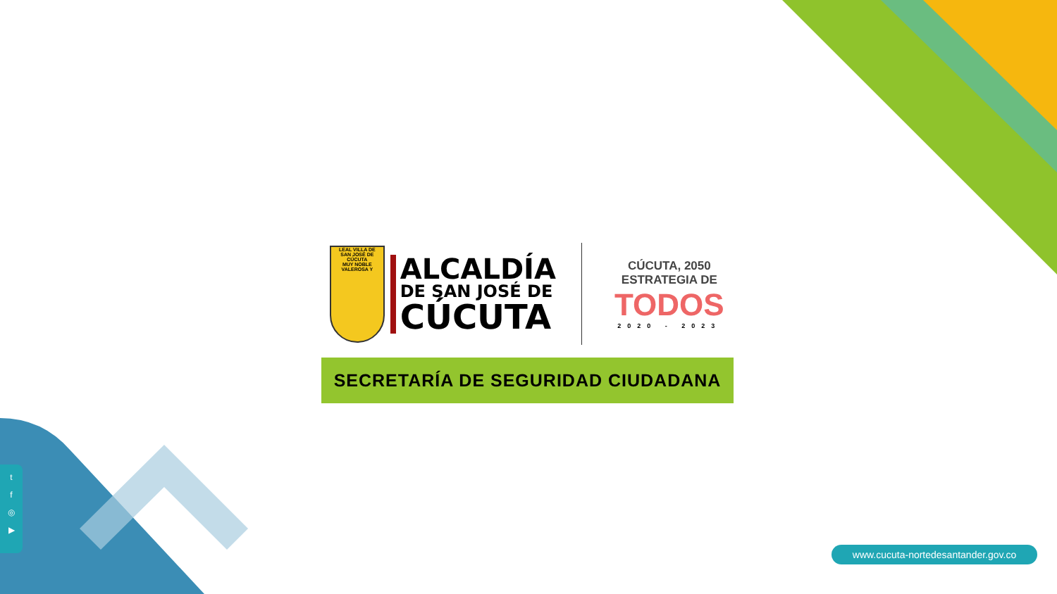LEAL VILLA DE
SAN JOSÉ DE CÚCUTA
MUY NOBLE VALEROSA Y
ALCALDÍA
DE SAN JOSÉ DE
CÚCUTA
CÚCUTA, 2050 ESTRATEGIA DE
TODOS
2020 - 2023
SECRETARÍA DE SEGURIDAD CIUDADANA
t
f
◎
▶
www.cucuta-nortedesantander.gov.co